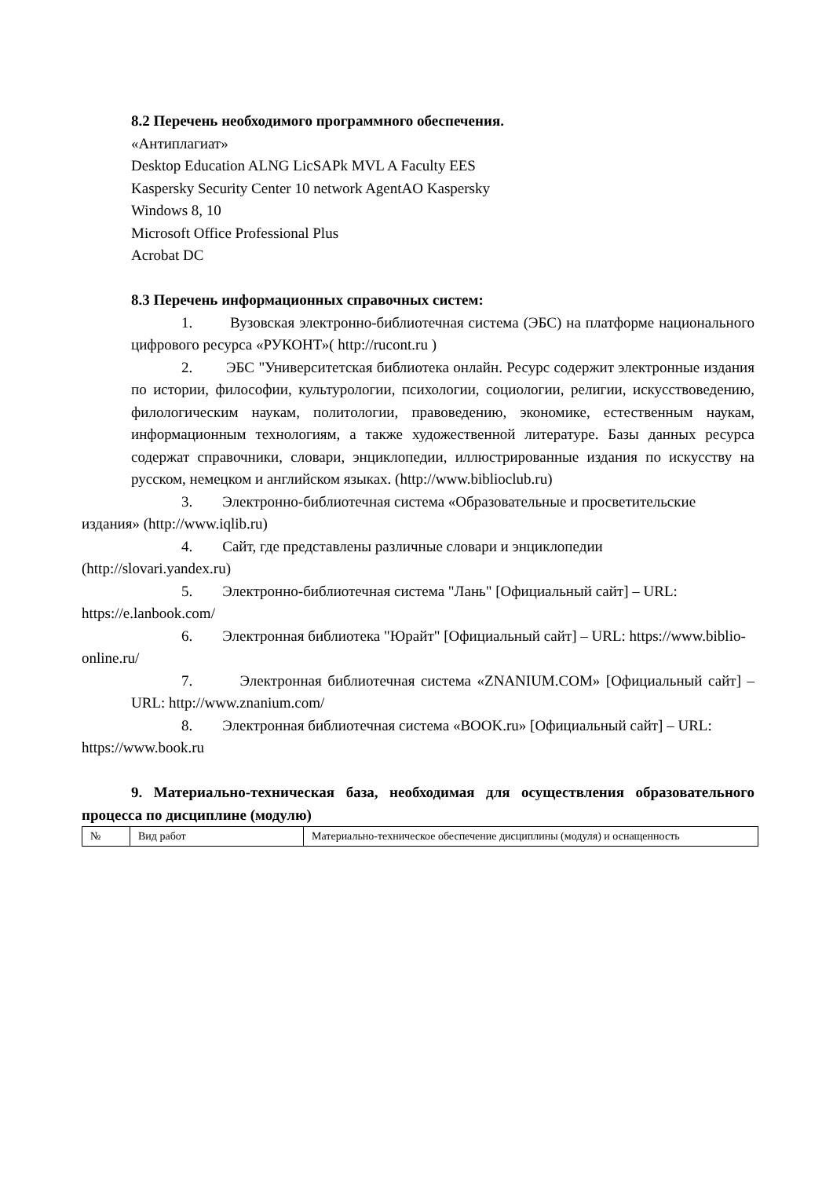8.2 Перечень необходимого программного обеспечения.
«Антиплагиат»
Desktop Education ALNG LicSAPk MVL A Faculty EES
Kaspersky Security Center 10 network AgentAO Kaspersky
Windows 8, 10
Microsoft Office Professional Plus
Acrobat DC
8.3 Перечень информационных справочных систем:
1. Вузовская электронно-библиотечная система (ЭБС) на платформе национального цифрового ресурса «РУКОНТ»( http://rucont.ru )
2. ЭБС "Университетская библиотека онлайн. Ресурс содержит электронные издания по истории, философии, культурологии, психологии, социологии, религии, искусствоведению, филологическим наукам, политологии, правоведению, экономике, естественным наукам, информационным технологиям, а также художественной литературе. Базы данных ресурса содержат справочники, словари, энциклопедии, иллюстрированные издания по искусству на русском, немецком и английском языках. (http://www.biblioclub.ru)
3. Электронно-библиотечная система «Образовательные и просветительские
издания» (http://www.iqlib.ru)
4. Сайт, где представлены различные словари и энциклопедии
(http://slovari.yandex.ru)
5. Электронно-библиотечная система "Лань" [Официальный сайт] – URL:
https://e.lanbook.com/
6. Электронная библиотека "Юрайт" [Официальный сайт] – URL: https://www.biblio-
online.ru/
7. Электронная библиотечная система «ZNANIUM.COM» [Официальный сайт] – URL: http://www.znanium.com/
8. Электронная библиотечная система «BOOK.ru» [Официальный сайт] – URL:
https://www.book.ru
9. Материально-техническая база, необходимая для осуществления образовательного процесса по дисциплине (модулю)
| № | Вид работ | Материально-техническое обеспечение дисциплины (модуля) и оснащенность |